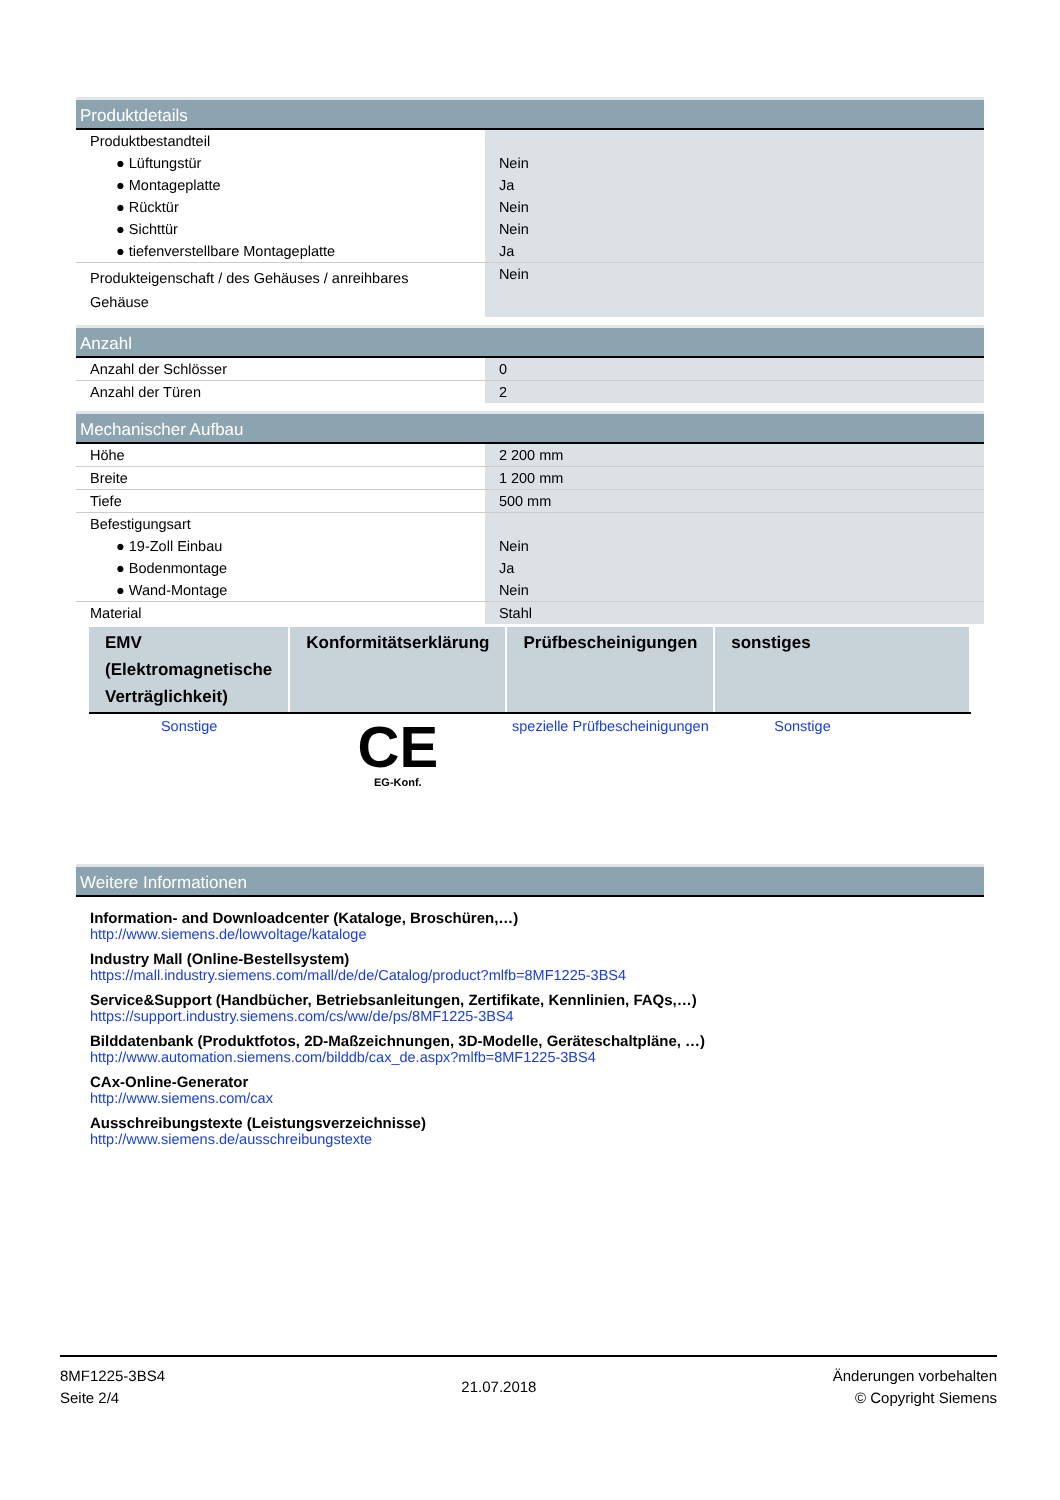Produktdetails
| Produktbestandteil | |
| ● Lüftungstür | Nein |
| ● Montageplatte | Ja |
| ● Rücktür | Nein |
| ● Sichttür | Nein |
| ● tiefenverstellbare Montageplatte | Ja |
| Produkteigenschaft / des Gehäuses / anreihbares Gehäuse | Nein |
Anzahl
| Anzahl der Schlösser | 0 |
| Anzahl der Türen | 2 |
Mechanischer Aufbau
| Höhe | 2 200 mm |
| Breite | 1 200 mm |
| Tiefe | 500 mm |
| Befestigungsart | |
| ● 19-Zoll Einbau | Nein |
| ● Bodenmontage | Ja |
| ● Wand-Montage | Nein |
| Material | Stahl |
| EMV (Elektromagnetische Verträglichkeit) | Konformitätserklärung | Prüfbescheinigungen | sonstiges |
| --- | --- | --- | --- |
| Sonstige | CE EG-Konf. | spezielle Prüfbescheinigungen | Sonstige |
Weitere Informationen
Information- and Downloadcenter (Kataloge, Broschüren,…)
http://www.siemens.de/lowvoltage/kataloge
Industry Mall (Online-Bestellsystem)
https://mall.industry.siemens.com/mall/de/de/Catalog/product?mlfb=8MF1225-3BS4
Service&Support (Handbücher, Betriebsanleitungen, Zertifikate, Kennlinien, FAQs,…)
https://support.industry.siemens.com/cs/ww/de/ps/8MF1225-3BS4
Bilddatenbank (Produktfotos, 2D-Maßzeichnungen, 3D-Modelle, Geräteschaltpläne, …)
http://www.automation.siemens.com/bilddb/cax_de.aspx?mlfb=8MF1225-3BS4
CAx-Online-Generator
http://www.siemens.com/cax
Ausschreibungstexte (Leistungsverzeichnisse)
http://www.siemens.de/ausschreibungstexte
8MF1225-3BS4
Seite 2/4
21.07.2018
Änderungen vorbehalten
© Copyright Siemens